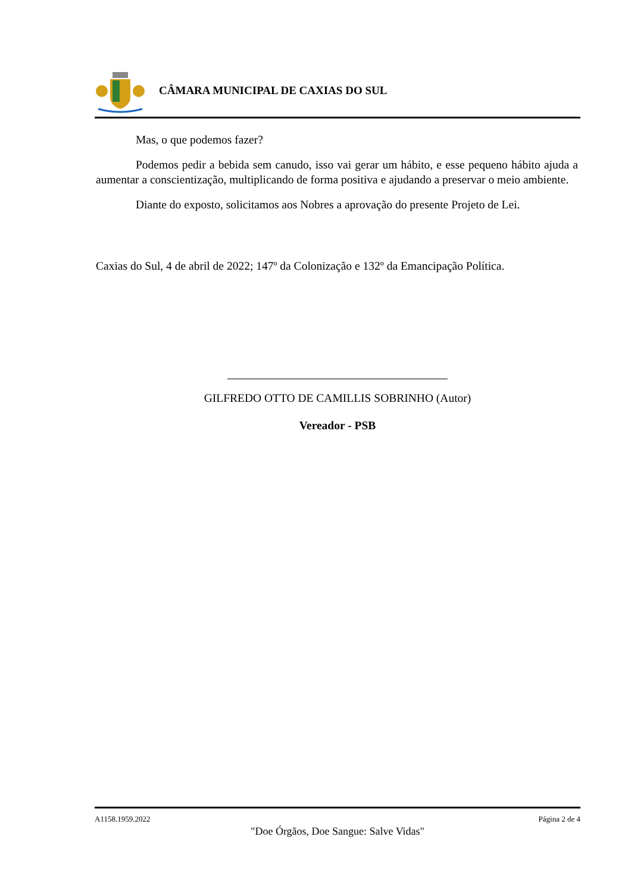CÂMARA MUNICIPAL DE CAXIAS DO SUL
Mas, o que podemos fazer?
Podemos pedir a bebida sem canudo, isso vai gerar um hábito, e esse pequeno hábito ajuda a aumentar a conscientização, multiplicando de forma positiva e ajudando a preservar o meio ambiente.
Diante do exposto, solicitamos aos Nobres a aprovação do presente Projeto de Lei.
Caxias do Sul, 4 de abril de 2022; 147º da Colonização e 132º da Emancipação Política.
GILFREDO OTTO DE CAMILLIS SOBRINHO (Autor)
Vereador - PSB
A1158.1959.2022 Página 2 de 4
"Doe Órgãos, Doe Sangue: Salve Vidas"